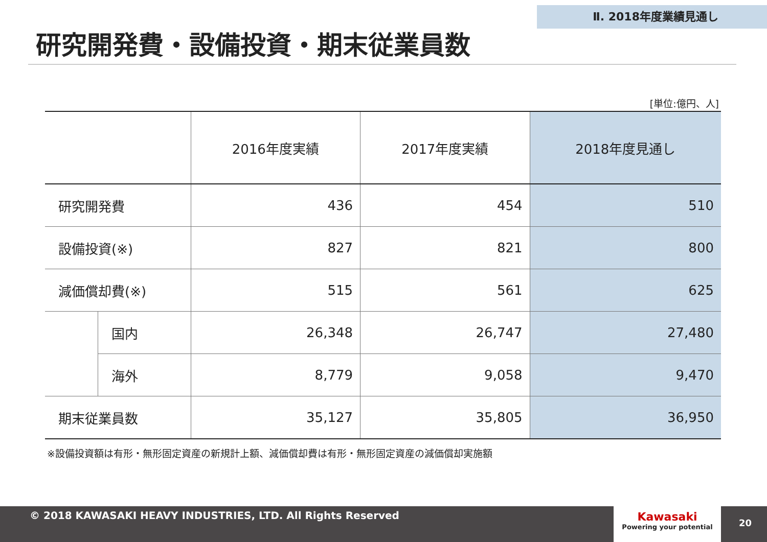Ⅱ. 2018年度業績見通し
研究開発費・設備投資・期末従業員数
[単位:億円、人]
| | | 2016年度実績 | 2017年度実績 | 2018年度見通し |
| --- | --- | --- | --- | --- |
| 研究開発費 | | 436 | 454 | 510 |
| 設備投資(※) | | 827 | 821 | 800 |
| 減価償却費(※) | | 515 | 561 | 625 |
| | 国内 | 26,348 | 26,747 | 27,480 |
| | 海外 | 8,779 | 9,058 | 9,470 |
| 期末従業員数 | | 35,127 | 35,805 | 36,950 |
※設備投資額は有形・無形固定資産の新規計上額、減価償却費は有形・無形固定資産の減価償却実施額
© 2018 KAWASAKI HEAVY INDUSTRIES, LTD. All Rights Reserved
Kawasaki
Powering your potential
20